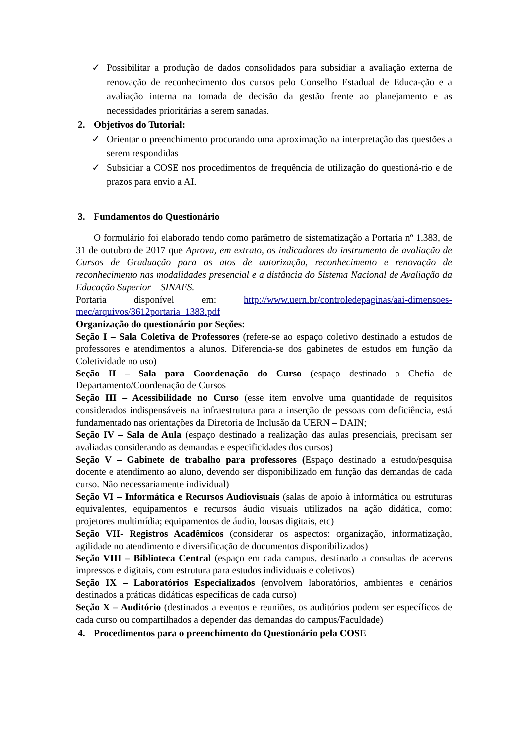✓ Possibilitar a produção de dados consolidados para subsidiar a avaliação externa de renovação de reconhecimento dos cursos pelo Conselho Estadual de Educa-ção e a avaliação interna na tomada de decisão da gestão frente ao planejamento e as necessidades prioritárias a serem sanadas.
2. Objetivos do Tutorial:
✓ Orientar o preenchimento procurando uma aproximação na interpretação das questões a serem respondidas
✓ Subsidiar a COSE nos procedimentos de frequência de utilização do questioná-rio e de prazos para envio a AI.
3. Fundamentos do Questionário
O formulário foi elaborado tendo como parâmetro de sistematização a Portaria nº 1.383, de 31 de outubro de 2017 que Aprova, em extrato, os indicadores do instrumento de avaliação de Cursos de Graduação para os atos de autorização, reconhecimento e renovação de reconhecimento nas modalidades presencial e a distância do Sistema Nacional de Avaliação da Educação Superior – SINAES.
Portaria disponível em: http://www.uern.br/controledepaginas/aai-dimensoes-mec/arquivos/3612portaria_1383.pdf
Organização do questionário por Seções:
Seção I – Sala Coletiva de Professores (refere-se ao espaço coletivo destinado a estudos de professores e atendimentos a alunos. Diferencia-se dos gabinetes de estudos em função da Coletividade no uso)
Seção II – Sala para Coordenação do Curso (espaço destinado a Chefia de Departamento/Coordenação de Cursos
Seção III – Acessibilidade no Curso (esse item envolve uma quantidade de requisitos considerados indispensáveis na infraestrutura para a inserção de pessoas com deficiência, está fundamentado nas orientações da Diretoria de Inclusão da UERN – DAIN;
Seção IV – Sala de Aula (espaço destinado a realização das aulas presenciais, precisam ser avaliadas considerando as demandas e especificidades dos cursos)
Seção V – Gabinete de trabalho para professores (Espaço destinado a estudo/pesquisa docente e atendimento ao aluno, devendo ser disponibilizado em função das demandas de cada curso. Não necessariamente individual)
Seção VI – Informática e Recursos Audiovisuais (salas de apoio à informática ou estruturas equivalentes, equipamentos e recursos áudio visuais utilizados na ação didática, como: projetores multimídia; equipamentos de áudio, lousas digitais, etc)
Seção VII- Registros Acadêmicos (considerar os aspectos: organização, informatização, agilidade no atendimento e diversificação de documentos disponibilizados)
Seção VIII – Biblioteca Central (espaço em cada campus, destinado a consultas de acervos impressos e digitais, com estrutura para estudos individuais e coletivos)
Seção IX – Laboratórios Especializados (envolvem laboratórios, ambientes e cenários destinados a práticas didáticas específicas de cada curso)
Seção X – Auditório (destinados a eventos e reuniões, os auditórios podem ser específicos de cada curso ou compartilhados a depender das demandas do campus/Faculdade)
4. Procedimentos para o preenchimento do Questionário pela COSE